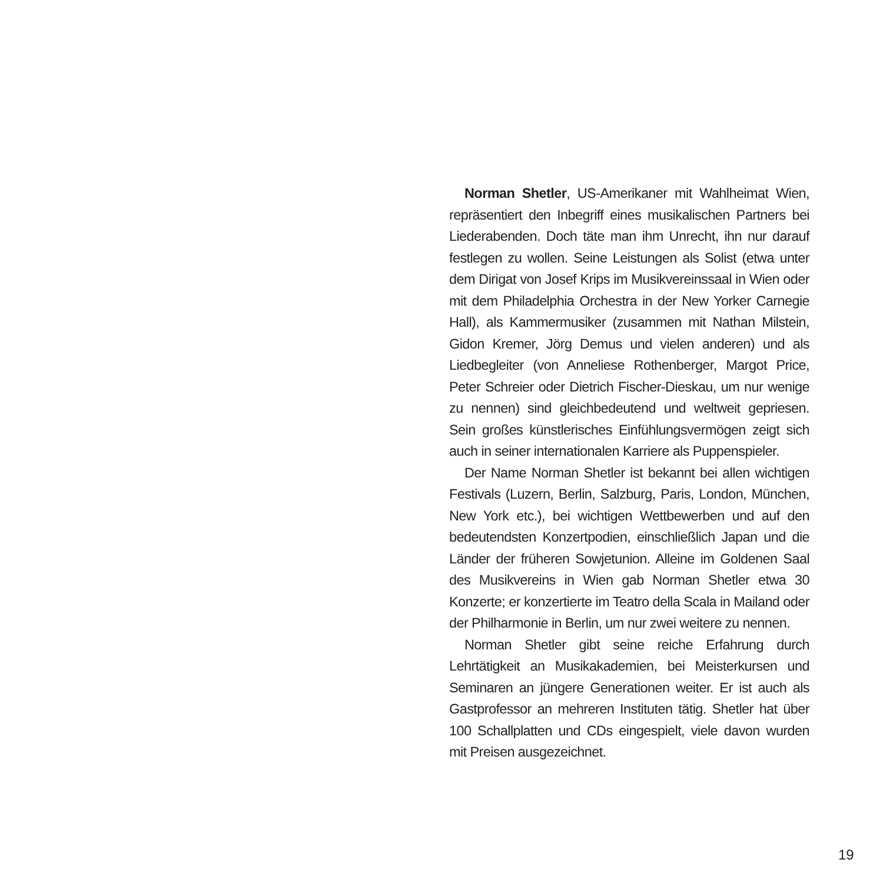Norman Shetler, US-Amerikaner mit Wahlheimat Wien, repräsentiert den Inbegriff eines musikalischen Partners bei Liederabenden. Doch täte man ihm Unrecht, ihn nur darauf festlegen zu wollen. Seine Leistungen als Solist (etwa unter dem Dirigat von Josef Krips im Musikvereinssaal in Wien oder mit dem Philadelphia Orchestra in der New Yorker Carnegie Hall), als Kammermusiker (zusammen mit Nathan Milstein, Gidon Kremer, Jörg Demus und vielen anderen) und als Liedbegleiter (von Anneliese Rothenberger, Margot Price, Peter Schreier oder Dietrich Fischer-Dieskau, um nur wenige zu nennen) sind gleichbedeutend und weltweit gepriesen. Sein großes künstlerisches Einfühlungsvermögen zeigt sich auch in seiner internationalen Karriere als Puppenspieler.
Der Name Norman Shetler ist bekannt bei allen wichtigen Festivals (Luzern, Berlin, Salzburg, Paris, London, München, New York etc.), bei wichtigen Wettbewerben und auf den bedeutendsten Konzertpodien, einschließlich Japan und die Länder der früheren Sowjetunion. Alleine im Goldenen Saal des Musikvereins in Wien gab Norman Shetler etwa 30 Konzerte; er konzertierte im Teatro della Scala in Mailand oder der Philharmonie in Berlin, um nur zwei weitere zu nennen.
Norman Shetler gibt seine reiche Erfahrung durch Lehrtätigkeit an Musikakademien, bei Meisterkursen und Seminaren an jüngere Generationen weiter. Er ist auch als Gastprofessor an mehreren Instituten tätig. Shetler hat über 100 Schallplatten und CDs eingespielt, viele davon wurden mit Preisen ausgezeichnet.
19